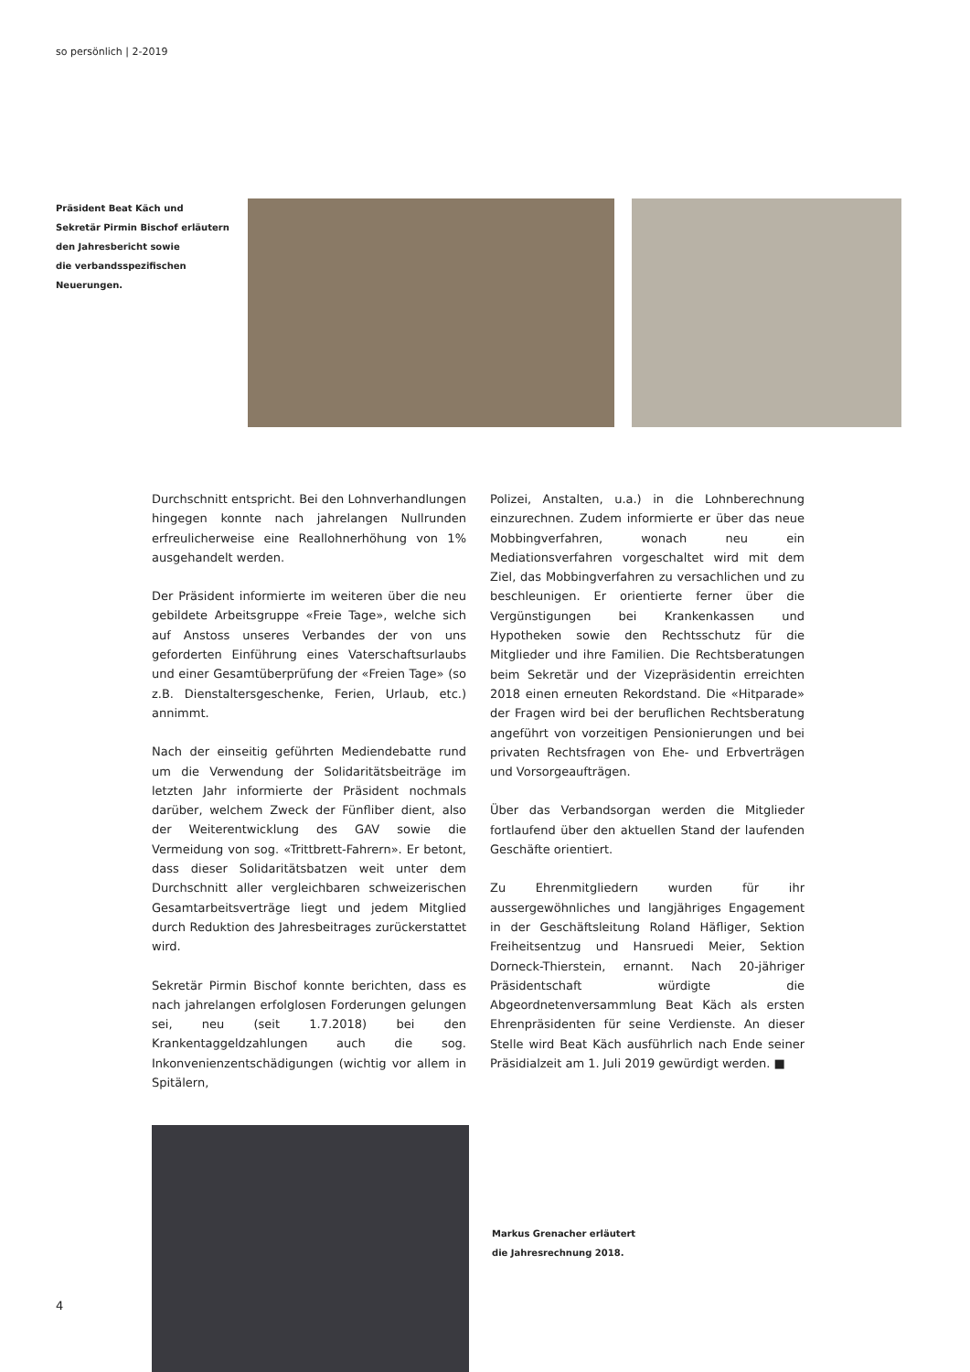so persönlich | 2-2019
Präsident Beat Käch und
Sekretär Pirmin Bischof erläutern
den Jahresbericht sowie
die verbandsspezifischen
Neuerungen.
Durchschnitt entspricht. Bei den Lohnverhandlungen hingegen konnte nach jahrelangen Nullrunden erfreulicherweise eine Reallohnerhöhung von 1% ausgehandelt werden.
Der Präsident informierte im weiteren über die neu gebildete Arbeitsgruppe «Freie Tage», welche sich auf Anstoss unseres Verbandes der von uns geforderten Einführung eines Vaterschaftsurlaubs und einer Gesamtüberprüfung der «Freien Tage» (so z.B. Dienstaltersgeschenke, Ferien, Urlaub, etc.) annimmt.
Nach der einseitig geführten Mediendebatte rund um die Verwendung der Solidaritätsbeiträge im letzten Jahr informierte der Präsident nochmals darüber, welchem Zweck der Fünfliber dient, also der Weiterentwicklung des GAV sowie die Vermeidung von sog. «Trittbrett-Fahrern». Er betont, dass dieser Solidaritätsbatzen weit unter dem Durchschnitt aller vergleichbaren schweizerischen Gesamtarbeitsverträge liegt und jedem Mitglied durch Reduktion des Jahresbeitrages zurückerstattet wird.
Sekretär Pirmin Bischof konnte berichten, dass es nach jahrelangen erfolglosen Forderungen gelungen sei, neu (seit 1.7.2018) bei den Krankentaggeldzahlungen auch die sog. Inkonvenienzentschädigungen (wichtig vor allem in Spitälern,
Polizei, Anstalten, u.a.) in die Lohnberechnung einzurechnen. Zudem informierte er über das neue Mobbingverfahren, wonach neu ein Mediationsverfahren vorgeschaltet wird mit dem Ziel, das Mobbingverfahren zu versachlichen und zu beschleunigen. Er orientierte ferner über die Vergünstigungen bei Krankenkassen und Hypotheken sowie den Rechtsschutz für die Mitglieder und ihre Familien. Die Rechtsberatungen beim Sekretär und der Vizepräsidentin erreichten 2018 einen erneuten Rekordstand. Die «Hitparade» der Fragen wird bei der beruflichen Rechtsberatung angeführt von vorzeitigen Pensionierungen und bei privaten Rechtsfragen von Ehe- und Erbverträgen und Vorsorgeaufträgen.
Über das Verbandsorgan werden die Mitglieder fortlaufend über den aktuellen Stand der laufenden Geschäfte orientiert.
Zu Ehrenmitgliedern wurden für ihr aussergewöhnliches und langjähriges Engagement in der Geschäftsleitung Roland Häfliger, Sektion Freiheitsentzug und Hansruedi Meier, Sektion Dorneck-Thierstein, ernannt. Nach 20-jähriger Präsidentschaft würdigte die Abgeordnetenversammlung Beat Käch als ersten Ehrenpräsidenten für seine Verdienste. An dieser Stelle wird Beat Käch ausführlich nach Ende seiner Präsidialzeit am 1. Juli 2019 gewürdigt werden. ■
Markus Grenacher erläutert
die Jahresrechnung 2018.
4